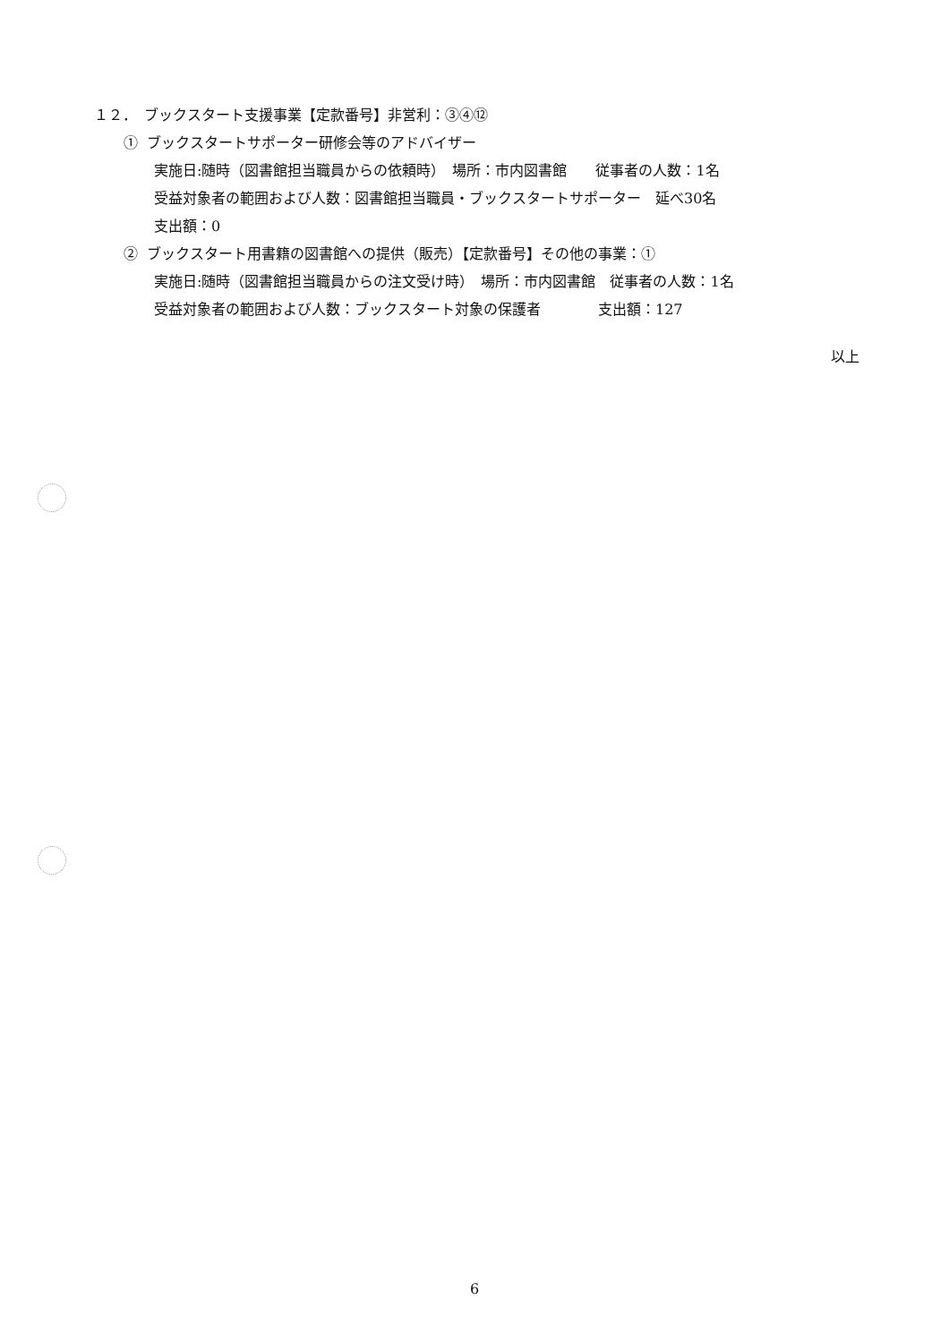１２．　ブックスタート支援事業【定款番号】非営利：③④⑫
① ブックスタートサポーター研修会等のアドバイザー
実施日:随時（図書館担当職員からの依頼時）　場所：市内図書館　　従事者の人数：1名
受益対象者の範囲および人数：図書館担当職員・ブックスタートサポーター　延べ30名
支出額：0
② ブックスタート用書籍の図書館への提供（販売）【定款番号】その他の事業：①
実施日:随時（図書館担当職員からの注文受け時）　場所：市内図書館　従事者の人数：1名
受益対象者の範囲および人数：ブックスタート対象の保護者　　　　支出額：127
以上
6